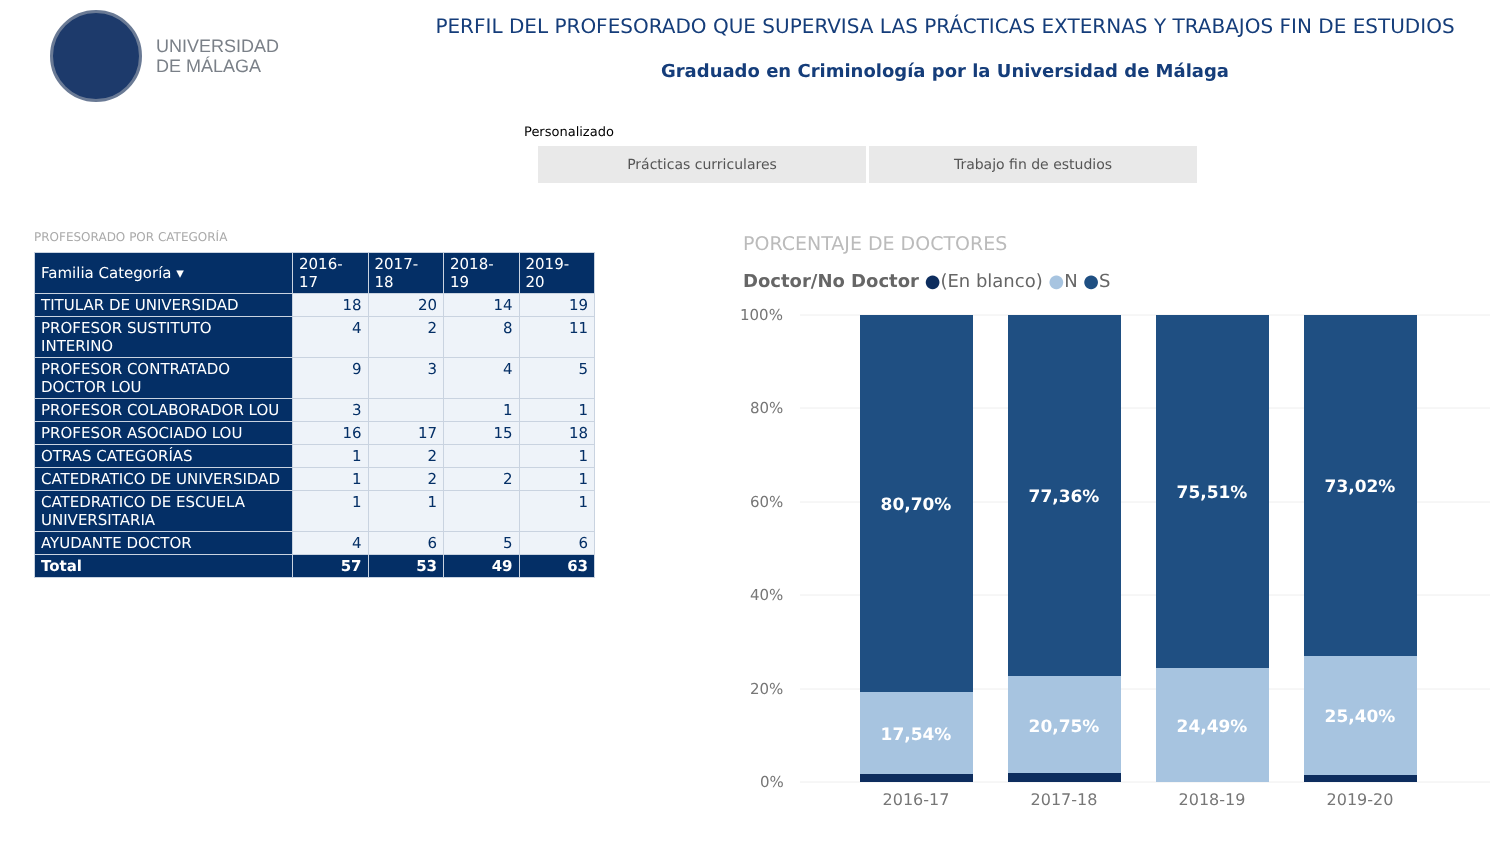UNIVERSIDAD
DE MÁLAGA
PERFIL DEL PROFESORADO QUE SUPERVISA LAS PRÁCTICAS EXTERNAS Y TRABAJOS FIN DE ESTUDIOS
Graduado en Criminología por la Universidad de Málaga
Personalizado
Prácticas curriculares Trabajo fin de estudios
PROFESORADO POR CATEGORÍA
| Familia Categoría ▾ | 2016-17 | 2017-18 | 2018-19 | 2019-20 |
| --- | --- | --- | --- | --- |
| TITULAR DE UNIVERSIDAD | 18 | 20 | 14 | 19 |
| PROFESOR SUSTITUTO INTERINO | 4 | 2 | 8 | 11 |
| PROFESOR CONTRATADO DOCTOR LOU | 9 | 3 | 4 | 5 |
| PROFESOR COLABORADOR LOU | 3 | | 1 | 1 |
| PROFESOR ASOCIADO LOU | 16 | 17 | 15 | 18 |
| OTRAS CATEGORÍAS | 1 | 2 | | 1 |
| CATEDRATICO DE UNIVERSIDAD | 1 | 2 | 2 | 1 |
| CATEDRATICO DE ESCUELA UNIVERSITARIA | 1 | 1 | | 1 |
| AYUDANTE DOCTOR | 4 | 6 | 5 | 6 |
| Total | 57 | 53 | 49 | 63 |
PORCENTAJE DE DOCTORES
Doctor/No Doctor ●(En blanco) ●N ●S
100%
80%
60%
40%
20%
0%
80,70%
77,36%
75,51%
73,02%
17,54%
20,75%
24,49%
25,40%
2016-17
2017-18
2018-19
2019-20